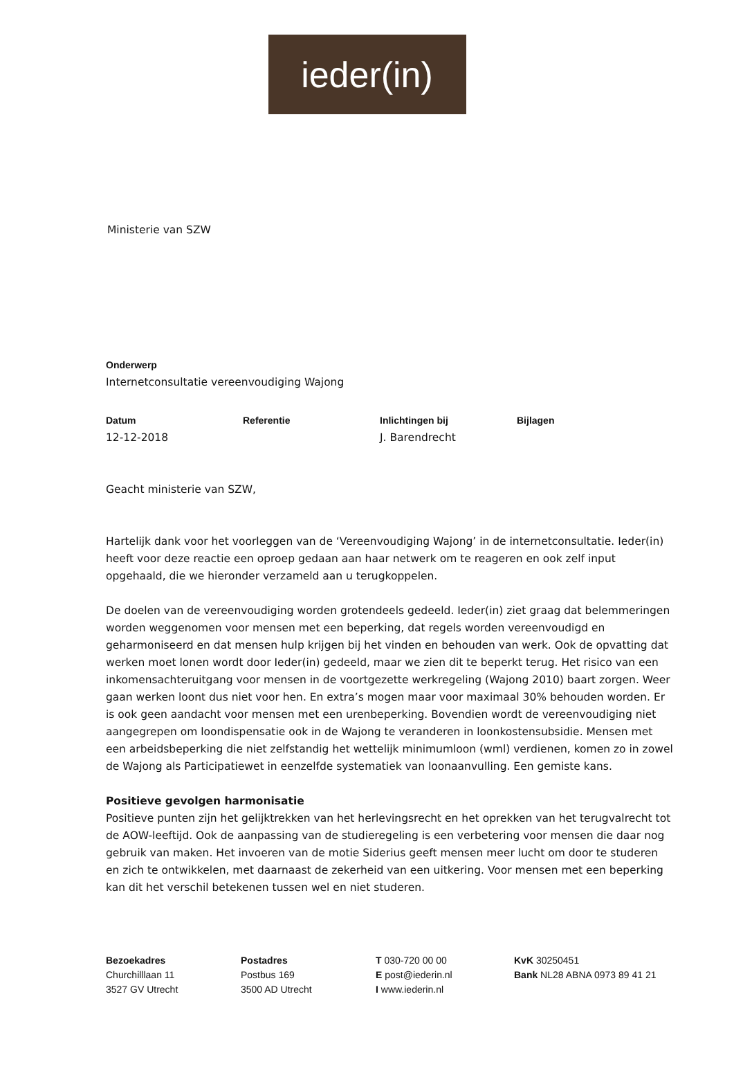ieder(in)
Ministerie van SZW
Onderwerp
Internetconsultatie vereenvoudiging Wajong
Datum Referentie Inlichtingen bij Bijlagen
12-12-2018 J. Barendrecht
Geacht ministerie van SZW,
Hartelijk dank voor het voorleggen van de ‘Vereenvoudiging Wajong’ in de internetconsultatie. Ieder(in) heeft voor deze reactie een oproep gedaan aan haar netwerk om te reageren en ook zelf input opgehaald, die we hieronder verzameld aan u terugkoppelen.
De doelen van de vereenvoudiging worden grotendeels gedeeld. Ieder(in) ziet graag dat belemmeringen worden weggenomen voor mensen met een beperking, dat regels worden vereenvoudigd en geharmoniseerd en dat mensen hulp krijgen bij het vinden en behouden van werk. Ook de opvatting dat werken moet lonen wordt door Ieder(in) gedeeld, maar we zien dit te beperkt terug. Het risico van een inkomensachteruitgang voor mensen in de voortgezette werkregeling (Wajong 2010) baart zorgen. Weer gaan werken loont dus niet voor hen. En extra’s mogen maar voor maximaal 30% behouden worden. Er is ook geen aandacht voor mensen met een urenbeperking. Bovendien wordt de vereenvoudiging niet aangegrepen om loondispensatie ook in de Wajong te veranderen in loonkostensubsidie. Mensen met een arbeidsbeperking die niet zelfstandig het wettelijk minimumloon (wml) verdienen, komen zo in zowel de Wajong als Participatiewet in eenzelfde systematiek van loonaanvulling. Een gemiste kans.
Positieve gevolgen harmonisatie
Positieve punten zijn het gelijktrekken van het herlevingsrecht en het oprekken van het terugvalrecht tot de AOW-leeftijd. Ook de aanpassing van de studieregeling is een verbetering voor mensen die daar nog gebruik van maken. Het invoeren van de motie Siderius geeft mensen meer lucht om door te studeren en zich te ontwikkelen, met daarnaast de zekerheid van een uitkering. Voor mensen met een beperking kan dit het verschil betekenen tussen wel en niet studeren.
Bezoekadres
Churchilllaan 11
3527 GV Utrecht
Postadres
Postbus 169
3500 AD Utrecht
T 030-720 00 00
E post@iederin.nl
I www.iederin.nl
KvK 30250451
Bank NL28 ABNA 0973 89 41 21